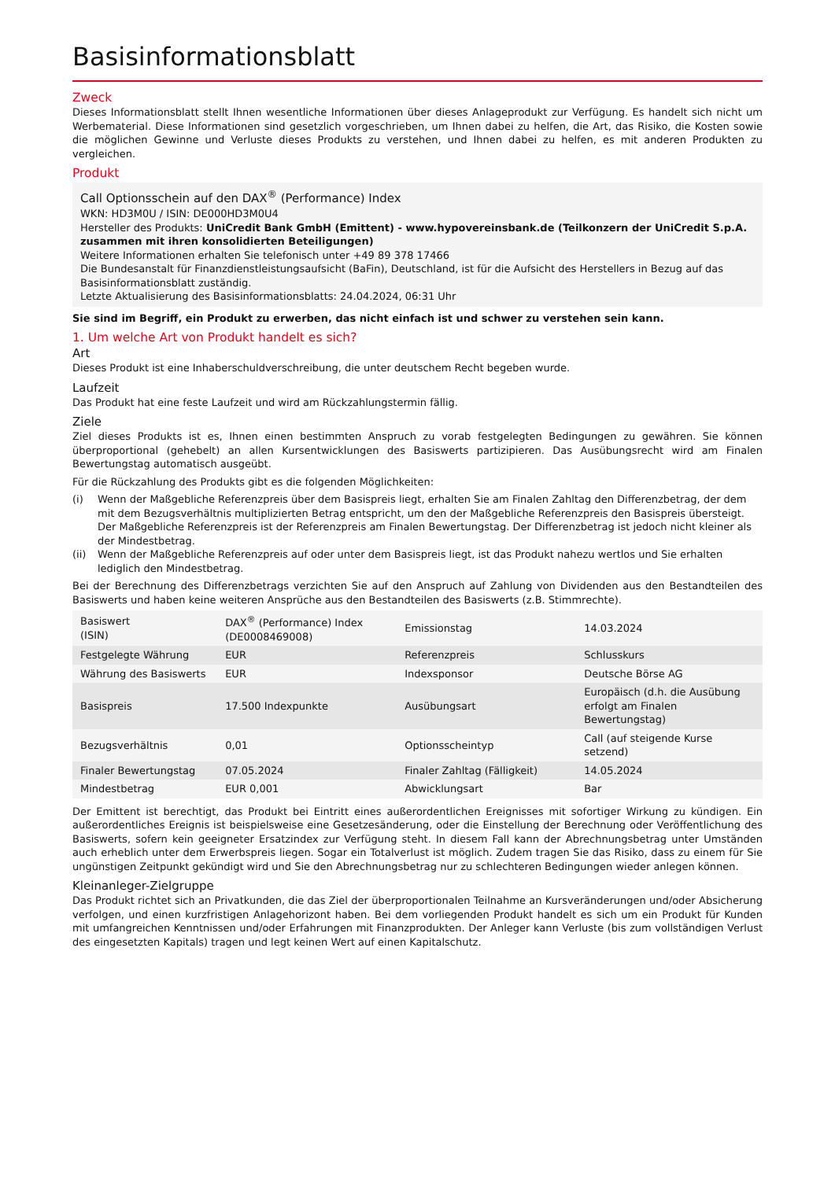Basisinformationsblatt
Zweck
Dieses Informationsblatt stellt Ihnen wesentliche Informationen über dieses Anlageprodukt zur Verfügung. Es handelt sich nicht um Werbematerial. Diese Informationen sind gesetzlich vorgeschrieben, um Ihnen dabei zu helfen, die Art, das Risiko, die Kosten sowie die möglichen Gewinne und Verluste dieses Produkts zu verstehen, und Ihnen dabei zu helfen, es mit anderen Produkten zu vergleichen.
Produkt
Call Optionsschein auf den DAX<sup>®</sup> (Performance) Index
WKN: HD3M0U / ISIN: DE000HD3M0U4
Hersteller des Produkts: UniCredit Bank GmbH (Emittent) - www.hypovereinsbank.de (Teilkonzern der UniCredit S.p.A. zusammen mit ihren konsolidierten Beteiligungen)
Weitere Informationen erhalten Sie telefonisch unter +49 89 378 17466
Die Bundesanstalt für Finanzdienstleistungsaufsicht (BaFin), Deutschland, ist für die Aufsicht des Herstellers in Bezug auf das Basisinformationsblatt zuständig.
Letzte Aktualisierung des Basisinformationsblatts: 24.04.2024, 06:31 Uhr
Sie sind im Begriff, ein Produkt zu erwerben, das nicht einfach ist und schwer zu verstehen sein kann.
1. Um welche Art von Produkt handelt es sich?
Art
Dieses Produkt ist eine Inhaberschuldverschreibung, die unter deutschem Recht begeben wurde.
Laufzeit
Das Produkt hat eine feste Laufzeit und wird am Rückzahlungstermin fällig.
Ziele
Ziel dieses Produkts ist es, Ihnen einen bestimmten Anspruch zu vorab festgelegten Bedingungen zu gewähren. Sie können überproportional (gehebelt) an allen Kursentwicklungen des Basiswerts partizipieren. Das Ausübungsrecht wird am Finalen Bewertungstag automatisch ausgeübt.
Für die Rückzahlung des Produkts gibt es die folgenden Möglichkeiten:
(i) Wenn der Maßgebliche Referenzpreis über dem Basispreis liegt, erhalten Sie am Finalen Zahltag den Differenzbetrag, der dem mit dem Bezugsverhältnis multiplizierten Betrag entspricht, um den der Maßgebliche Referenzpreis den Basispreis übersteigt. Der Maßgebliche Referenzpreis ist der Referenzpreis am Finalen Bewertungstag. Der Differenzbetrag ist jedoch nicht kleiner als der Mindestbetrag.
(ii) Wenn der Maßgebliche Referenzpreis auf oder unter dem Basispreis liegt, ist das Produkt nahezu wertlos und Sie erhalten lediglich den Mindestbetrag.
Bei der Berechnung des Differenzbetrags verzichten Sie auf den Anspruch auf Zahlung von Dividenden aus den Bestandteilen des Basiswerts und haben keine weiteren Ansprüche aus den Bestandteilen des Basiswerts (z.B. Stimmrechte).
| Basiswert (ISIN) | DAX<sup>®</sup> (Performance) Index (DE0008469008) | Emissionstag | 14.03.2024 |
| Festgelegte Währung | EUR | Referenzpreis | Schlusskurs |
| Währung des Basiswerts | EUR | Indexsponsor | Deutsche Börse AG |
| Basispreis | 17.500 Indexpunkte | Ausübungsart | Europäisch (d.h. die Ausübung erfolgt am Finalen Bewertungstag) |
| Bezugsverhältnis | 0,01 | Optionsscheintyp | Call (auf steigende Kurse setzend) |
| Finaler Bewertungstag | 07.05.2024 | Finaler Zahltag (Fälligkeit) | 14.05.2024 |
| Mindestbetrag | EUR 0,001 | Abwicklungsart | Bar |
Der Emittent ist berechtigt, das Produkt bei Eintritt eines außerordentlichen Ereignisses mit sofortiger Wirkung zu kündigen. Ein außerordentliches Ereignis ist beispielsweise eine Gesetzesänderung, oder die Einstellung der Berechnung oder Veröffentlichung des Basiswerts, sofern kein geeigneter Ersatzindex zur Verfügung steht. In diesem Fall kann der Abrechnungsbetrag unter Umständen auch erheblich unter dem Erwerbspreis liegen. Sogar ein Totalverlust ist möglich. Zudem tragen Sie das Risiko, dass zu einem für Sie ungünstigen Zeitpunkt gekündigt wird und Sie den Abrechnungsbetrag nur zu schlechteren Bedingungen wieder anlegen können.
Kleinanleger-Zielgruppe
Das Produkt richtet sich an Privatkunden, die das Ziel der überproportionalen Teilnahme an Kursveränderungen und/oder Absicherung verfolgen, und einen kurzfristigen Anlagehorizont haben. Bei dem vorliegenden Produkt handelt es sich um ein Produkt für Kunden mit umfangreichen Kenntnissen und/oder Erfahrungen mit Finanzprodukten. Der Anleger kann Verluste (bis zum vollständigen Verlust des eingesetzten Kapitals) tragen und legt keinen Wert auf einen Kapitalschutz.